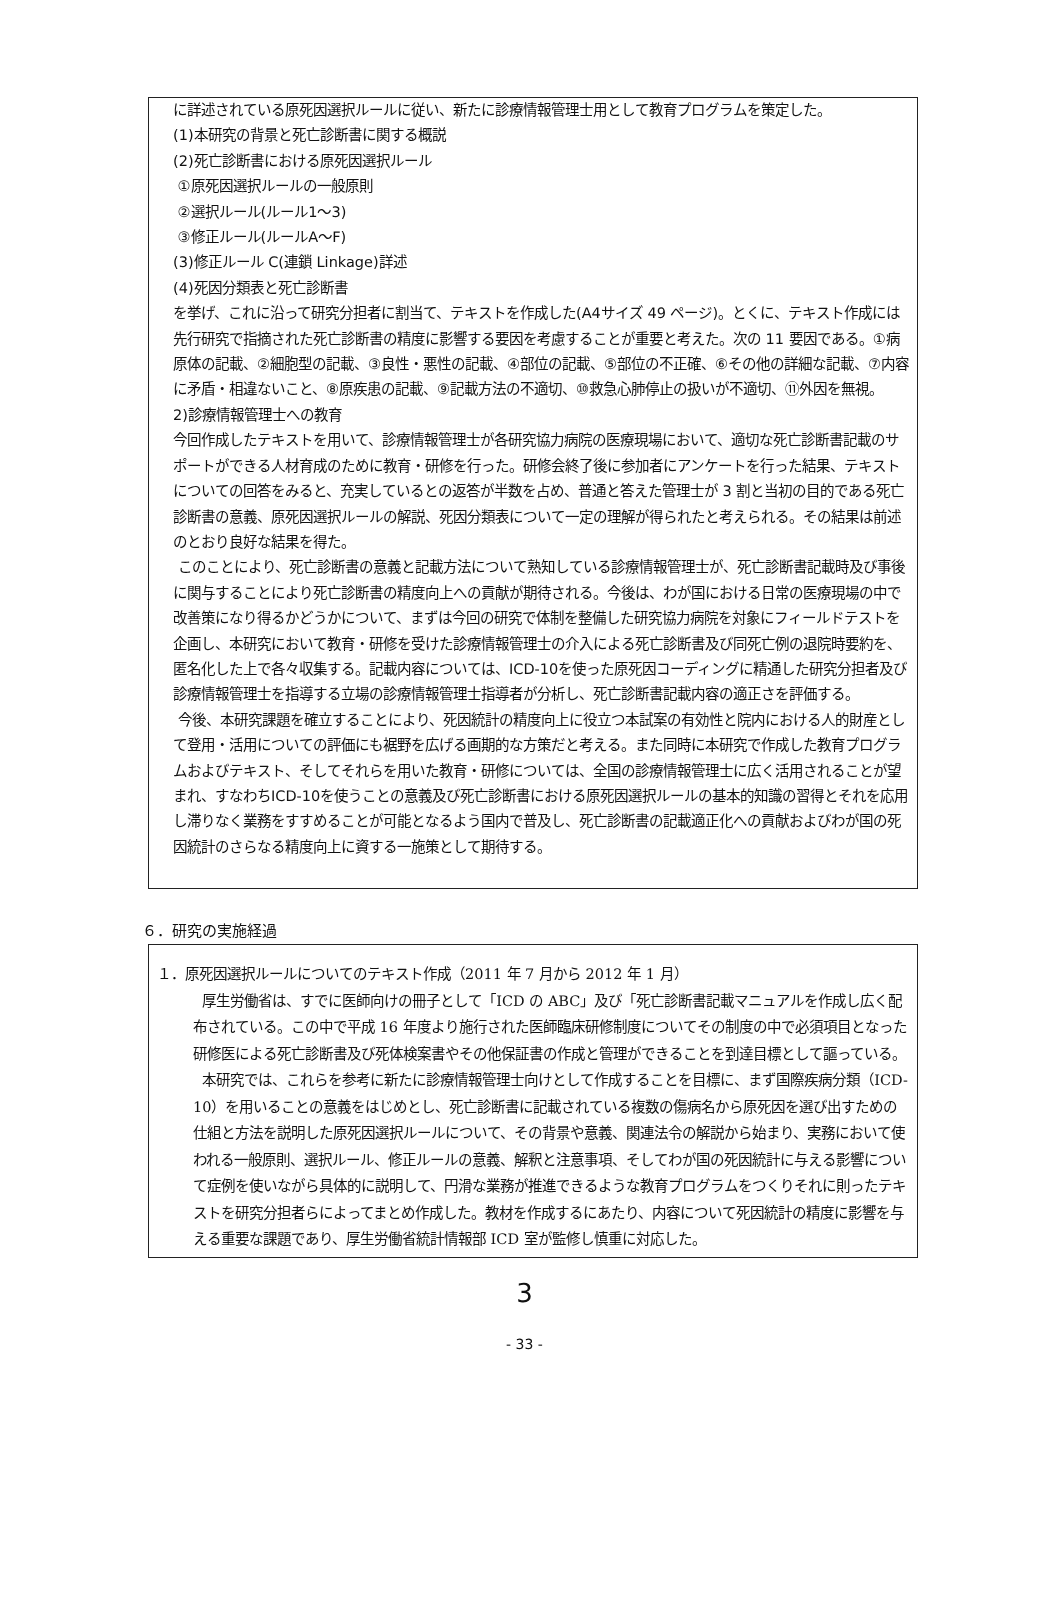に詳述されている原死因選択ルールに従い、新たに診療情報管理士用として教育プログラムを策定した。
(1)本研究の背景と死亡診断書に関する概説
(2)死亡診断書における原死因選択ルール
①原死因選択ルールの一般原則
②選択ルール(ルール1～3)
③修正ルール(ルールA～F)
(3)修正ルール C(連鎖 Linkage)詳述
(4)死因分類表と死亡診断書
を挙げ、これに沿って研究分担者に割当て、テキストを作成した(A4サイズ 49 ページ)。とくに、テキスト作成には先行研究で指摘された死亡診断書の精度に影響する要因を考慮することが重要と考えた。次の 11 要因である。①病原体の記載、②細胞型の記載、③良性・悪性の記載、④部位の記載、⑤部位の不正確、⑥その他の詳細な記載、⑦内容に矛盾・相違ないこと、⑧原疾患の記載、⑨記載方法の不適切、⑩救急心肺停止の扱いが不適切、⑪外因を無視。
2)診療情報管理士への教育
今回作成したテキストを用いて、診療情報管理士が各研究協力病院の医療現場において、適切な死亡診断書記載のサポートができる人材育成のために教育・研修を行った。研修会終了後に参加者にアンケートを行った結果、テキストについての回答をみると、充実しているとの返答が半数を占め、普通と答えた管理士が 3 割と当初の目的である死亡診断書の意義、原死因選択ルールの解説、死因分類表について一定の理解が得られたと考えられる。その結果は前述のとおり良好な結果を得た。
このことにより、死亡診断書の意義と記載方法について熟知している診療情報管理士が、死亡診断書記載時及び事後に関与することにより死亡診断書の精度向上への貢献が期待される。今後は、わが国における日常の医療現場の中で改善策になり得るかどうかについて、まずは今回の研究で体制を整備した研究協力病院を対象にフィールドテストを企画し、本研究において教育・研修を受けた診療情報管理士の介入による死亡診断書及び同死亡例の退院時要約を、匿名化した上で各々収集する。記載内容については、ICD-10を使った原死因コーディングに精通した研究分担者及び診療情報管理士を指導する立場の診療情報管理士指導者が分析し、死亡診断書記載内容の適正さを評価する。
今後、本研究課題を確立することにより、死因統計の精度向上に役立つ本試案の有効性と院内における人的財産として登用・活用についての評価にも裾野を広げる画期的な方策だと考える。また同時に本研究で作成した教育プログラムおよびテキスト、そしてそれらを用いた教育・研修については、全国の診療情報管理士に広く活用されることが望まれ、すなわちICD-10を使うことの意義及び死亡診断書における原死因選択ルールの基本的知識の習得とそれを応用し滞りなく業務をすすめることが可能となるよう国内で普及し、死亡診断書の記載適正化への貢献およびわが国の死因統計のさらなる精度向上に資する一施策として期待する。
６．研究の実施経過
１．原死因選択ルールについてのテキスト作成（2011 年 7 月から 2012 年 1 月）
厚生労働省は、すでに医師向けの冊子として「ICD の ABC」及び「死亡診断書記載マニュアルを作成し広く配布されている。この中で平成 16 年度より施行された医師臨床研修制度についてその制度の中で必須項目となった研修医による死亡診断書及び死体検案書やその他保証書の作成と管理ができることを到達目標として謳っている。
本研究では、これらを参考に新たに診療情報管理士向けとして作成することを目標に、まず国際疾病分類（ICD-10）を用いることの意義をはじめとし、死亡診断書に記載されている複数の傷病名から原死因を選び出すための仕組と方法を説明した原死因選択ルールについて、その背景や意義、関連法令の解説から始まり、実務において使われる一般原則、選択ルール、修正ルールの意義、解釈と注意事項、そしてわが国の死因統計に与える影響について症例を使いながら具体的に説明して、円滑な業務が推進できるような教育プログラムをつくりそれに則ったテキストを研究分担者らによってまとめ作成した。教材を作成するにあたり、内容について死因統計の精度に影響を与える重要な課題であり、厚生労働省統計情報部 ICD 室が監修し慎重に対応した。
3
- 33 -